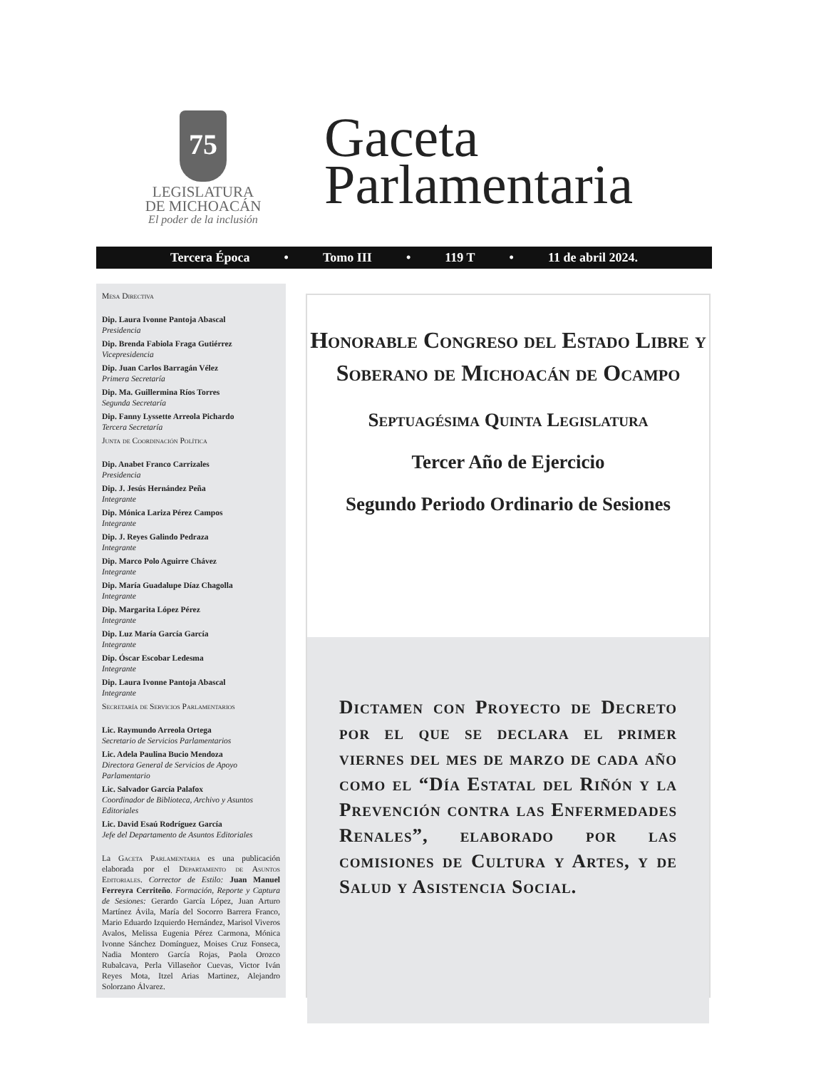75
LEGISLATURA
DE MICHOACÁN
El poder de la inclusión
Gaceta
Parlamentaria
Tercera Época • Tomo III • 119 T • 11 de abril 2024.
Mesa Directiva
Dip. Laura Ivonne Pantoja Abascal
Presidencia
Dip. Brenda Fabiola Fraga Gutiérrez
Vicepresidencia
Dip. Juan Carlos Barragán Vélez
Primera Secretaría
Dip. Ma. Guillermina Ríos Torres
Segunda Secretaría
Dip. Fanny Lyssette Arreola Pichardo
Tercera Secretaría
Junta de Coordinación Política
Dip. Anabet Franco Carrizales
Presidencia
Dip. J. Jesús Hernández Peña
Integrante
Dip. Mónica Lariza Pérez Campos
Integrante
Dip. J. Reyes Galindo Pedraza
Integrante
Dip. Marco Polo Aguirre Chávez
Integrante
Dip. María Guadalupe Díaz Chagolla
Integrante
Dip. Margarita López Pérez
Integrante
Dip. Luz María García García
Integrante
Dip. Óscar Escobar Ledesma
Integrante
Dip. Laura Ivonne Pantoja Abascal
Integrante
Secretaría de Servicios Parlamentarios
Lic. Raymundo Arreola Ortega
Secretario de Servicios Parlamentarios
Lic. Adela Paulina Bucio Mendoza
Directora General de Servicios de Apoyo Parlamentario
Lic. Salvador García Palafox
Coordinador de Biblioteca, Archivo y Asuntos Editoriales
Lic. David Esaú Rodríguez García
Jefe del Departamento de Asuntos Editoriales
La Gaceta Parlamentaria es una publicación elaborada por el Departamento de Asuntos Editoriales. Corrector de Estilo: Juan Manuel Ferreyra Cerriteño. Formación, Reporte y Captura de Sesiones: Gerardo García López, Juan Arturo Martínez Ávila, María del Socorro Barrera Franco, Mario Eduardo Izquierdo Hernández, Marisol Viveros Avalos, Melissa Eugenia Pérez Carmona, Mónica Ivonne Sánchez Domínguez, Moises Cruz Fonseca, Nadia Montero García Rojas, Paola Orozco Rubalcava, Perla Villaseñor Cuevas, Victor Iván Reyes Mota, Itzel Arias Martinez, Alejandro Solorzano Álvarez.
Honorable Congreso del Estado Libre y Soberano de Michoacán de Ocampo
Septuagésima Quinta Legislatura
Tercer Año de Ejercicio
Segundo Periodo Ordinario de Sesiones
Dictamen con Proyecto de Decreto por el que se declara el primer viernes del mes de marzo de cada año como el “Día Estatal del Riñón y la Prevención contra las Enfermedades Renales”, elaborado por las comisiones de Cultura y Artes, y de Salud y Asistencia Social.